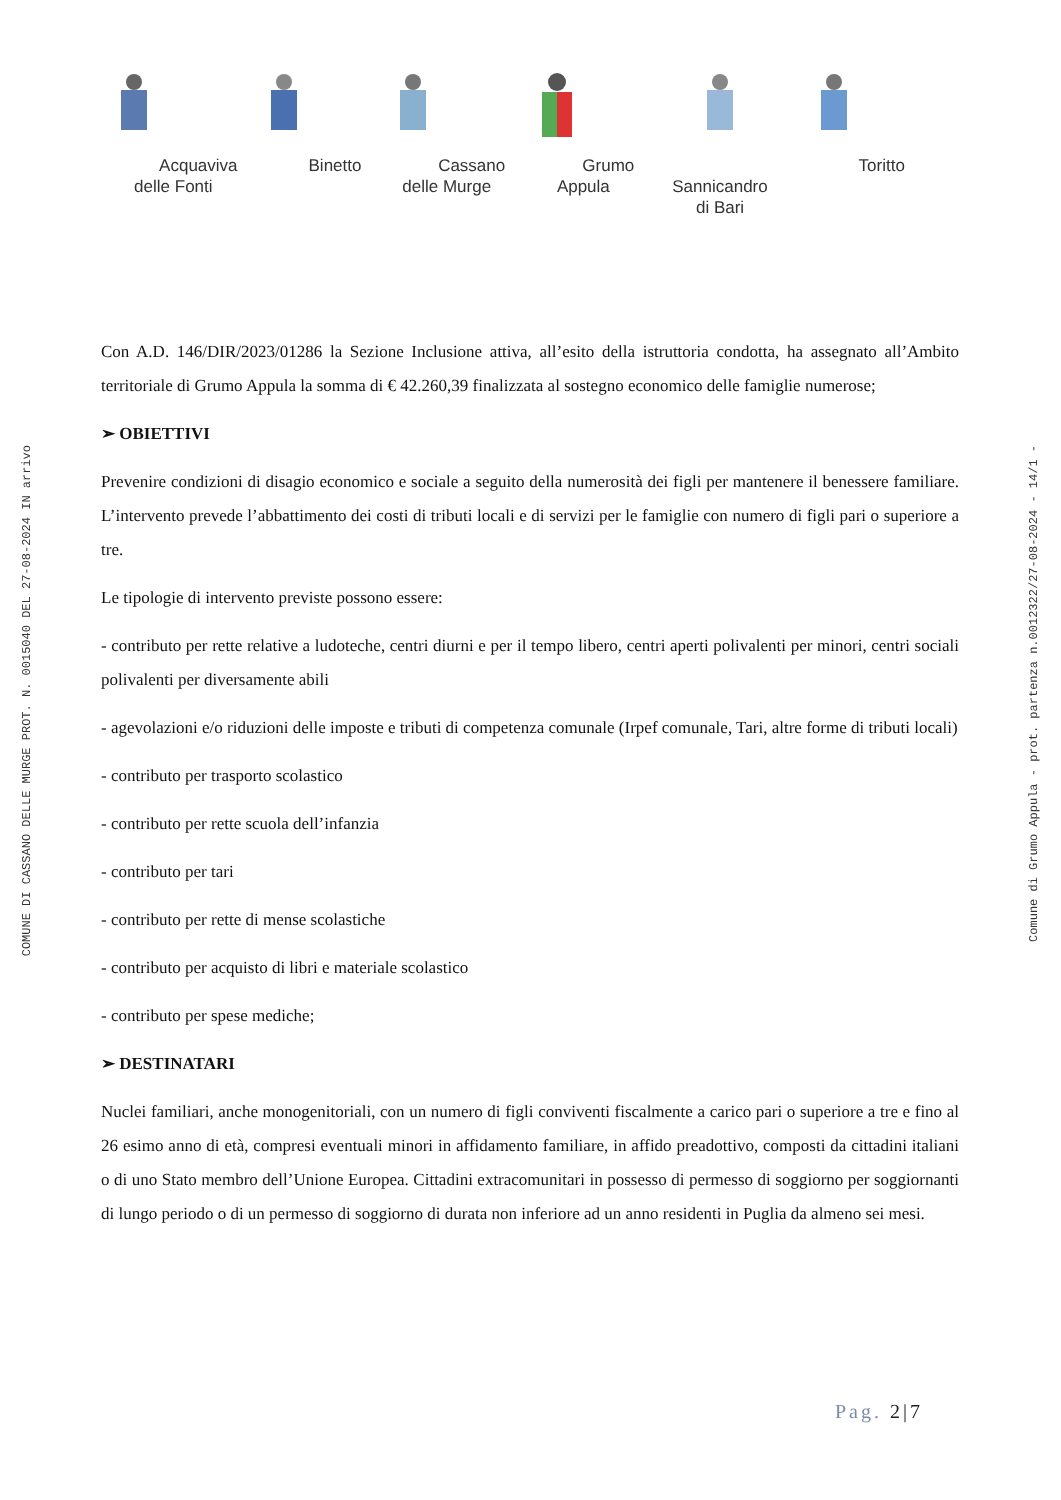COMUNE DI CASSANO DELLE MURGE PROT. N. 0015040 DEL 27-08-2024 IN arrivo
Comune di Grumo Appula - prot. partenza n.0012322/27-08-2024 - 14/1 -
Acquaviva
delle Fonti
Binetto Cassano
delle Murge
Grumo Appula Sannicandro
di Bari
Toritto
Con A.D. 146/DIR/2023/01286 la Sezione Inclusione attiva, all’esito della istruttoria condotta, ha assegnato all’Ambito territoriale di Grumo Appula la somma di € 42.260,39 finalizzata al sostegno economico delle famiglie numerose;
➢ OBIETTIVI
Prevenire condizioni di disagio economico e sociale a seguito della numerosità dei figli per mantenere il benessere familiare. L’intervento prevede l’abbattimento dei costi di tributi locali e di servizi per le famiglie con numero di figli pari o superiore a tre.
Le tipologie di intervento previste possono essere:
- contributo per rette relative a ludoteche, centri diurni e per il tempo libero, centri aperti polivalenti per minori, centri sociali polivalenti per diversamente abili
- agevolazioni e/o riduzioni delle imposte e tributi di competenza comunale (Irpef comunale, Tari, altre forme di tributi locali)
- contributo per trasporto scolastico
- contributo per rette scuola dell’infanzia
- contributo per tari
- contributo per rette di mense scolastiche
- contributo per acquisto di libri e materiale scolastico
- contributo per spese mediche;
➢ DESTINATARI
Nuclei familiari, anche monogenitoriali, con un numero di figli conviventi fiscalmente a carico pari o superiore a tre e fino al 26 esimo anno di età, compresi eventuali minori in affidamento familiare, in affido preadottivo, composti da cittadini italiani o di uno Stato membro dell’Unione Europea. Cittadini extracomunitari in possesso di permesso di soggiorno per soggiornanti di lungo periodo o di un permesso di soggiorno di durata non inferiore ad un anno residenti in Puglia da almeno sei mesi.
Pag. 2|7